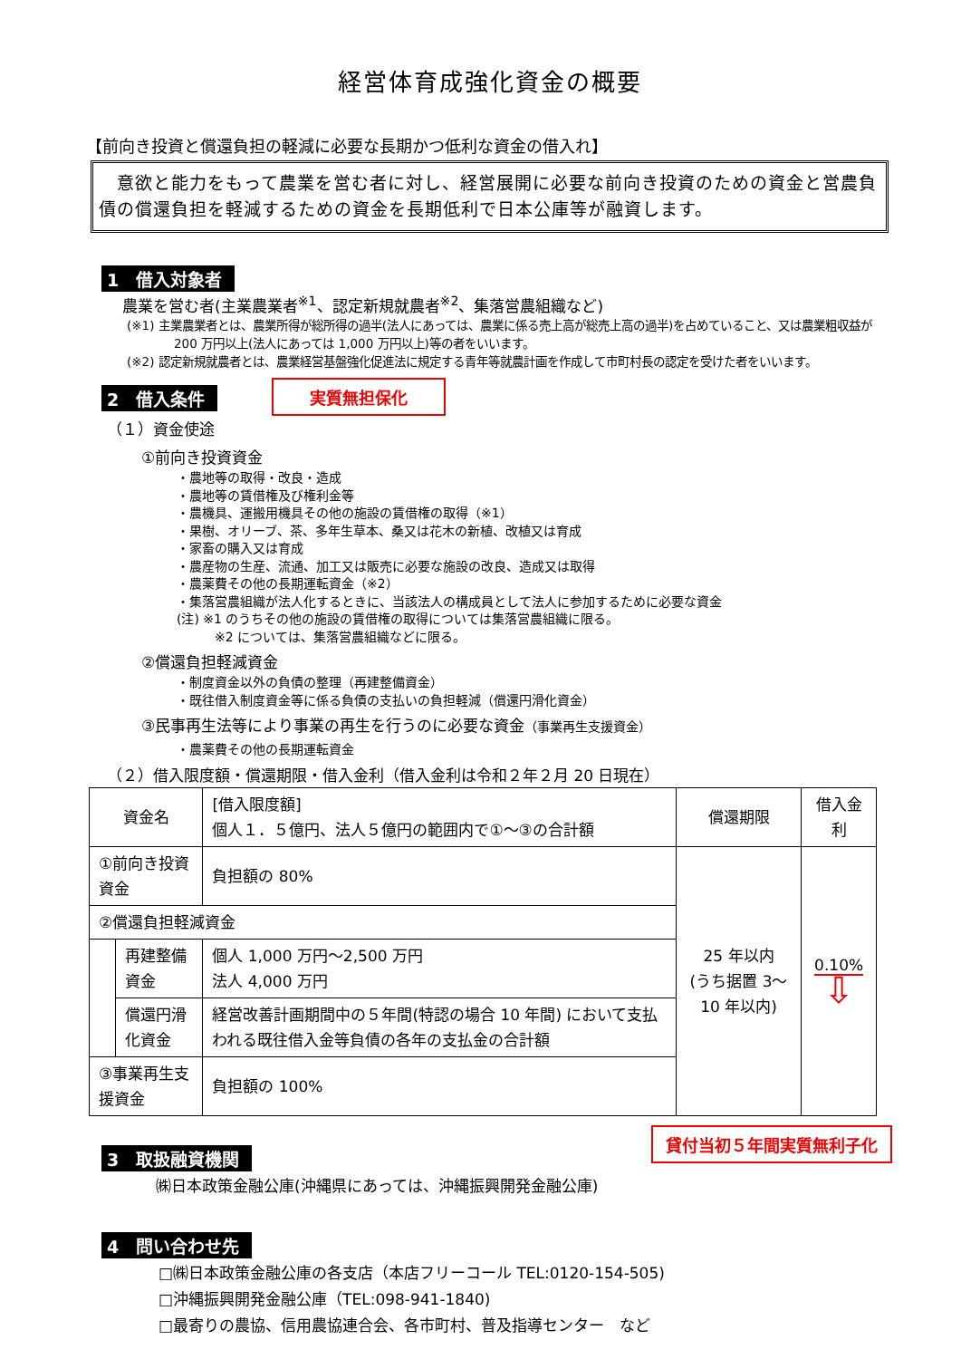経営体育成強化資金の概要
【前向き投資と償還負担の軽減に必要な長期かつ低利な資金の借入れ】
　意欲と能力をもって農業を営む者に対し、経営展開に必要な前向き投資のための資金と営農負債の償還負担を軽減するための資金を長期低利で日本公庫等が融資します。
1　借入対象者
農業を営む者(主業農業者<sup>※1</sup>、認定新規就農者<sup>※2</sup>、集落営農組織など)
(※1) 主業農業者とは、農業所得が総所得の過半(法人にあっては、農業に係る売上高が総売上高の過半)を占めていること、又は農業粗収益が 200 万円以上(法人にあっては 1,000 万円以上)等の者をいいます。
(※2) 認定新規就農者とは、農業経営基盤強化促進法に規定する青年等就農計画を作成して市町村長の認定を受けた者をいいます。
2　借入条件
（１）資金使途
実質無担保化
①前向き投資資金
・農地等の取得・改良・造成
・農地等の賃借権及び権利金等
・農機具、運搬用機具その他の施設の賃借権の取得（※1）
・果樹、オリーブ、茶、多年生草本、桑又は花木の新植、改植又は育成
・家畜の購入又は育成
・農産物の生産、流通、加工又は販売に必要な施設の改良、造成又は取得
・農薬費その他の長期運転資金（※2）
・集落営農組織が法人化するときに、当該法人の構成員として法人に参加するために必要な資金
(注) ※1 のうちその他の施設の賃借権の取得については集落営農組織に限る。
　　　※2 については、集落営農組織などに限る。
②償還負担軽減資金
・制度資金以外の負債の整理（再建整備資金）
・既往借入制度資金等に係る負債の支払いの負担軽減（償還円滑化資金）
③民事再生法等により事業の再生を行うのに必要な資金（事業再生支援資金）
・農薬費その他の長期運転資金
（２）借入限度額・償還期限・借入金利（借入金利は令和２年２月 20 日現在）
| 資金名 | | [借入限度額] 個人１．５億円、法人５億円の範囲内で①～③の合計額 | 償還期限 | 借入金利 |
| ①前向き投資資金 | | 負担額の 80% | 25 年以内 (うち据置 3～10 年以内) | 0.10% ⇩ |
| ②償還負担軽減資金 | | | | |
| | 再建整備資金 | 個人 1,000 万円～2,500 万円 法人 4,000 万円 | | |
| | 償還円滑化資金 | 経営改善計画期間中の５年間(特認の場合 10 年間) において支払われる既往借入金等負債の各年の支払金の合計額 | | |
| ③事業再生支援資金 | | 負担額の 100% | | |
3　取扱融資機関
貸付当初５年間実質無利子化
㈱日本政策金融公庫(沖縄県にあっては、沖縄振興開発金融公庫)
4　問い合わせ先
□㈱日本政策金融公庫の各支店（本店フリーコール TEL:0120-154-505)
□沖縄振興開発金融公庫（TEL:098-941-1840)
□最寄りの農協、信用農協連合会、各市町村、普及指導センター　など